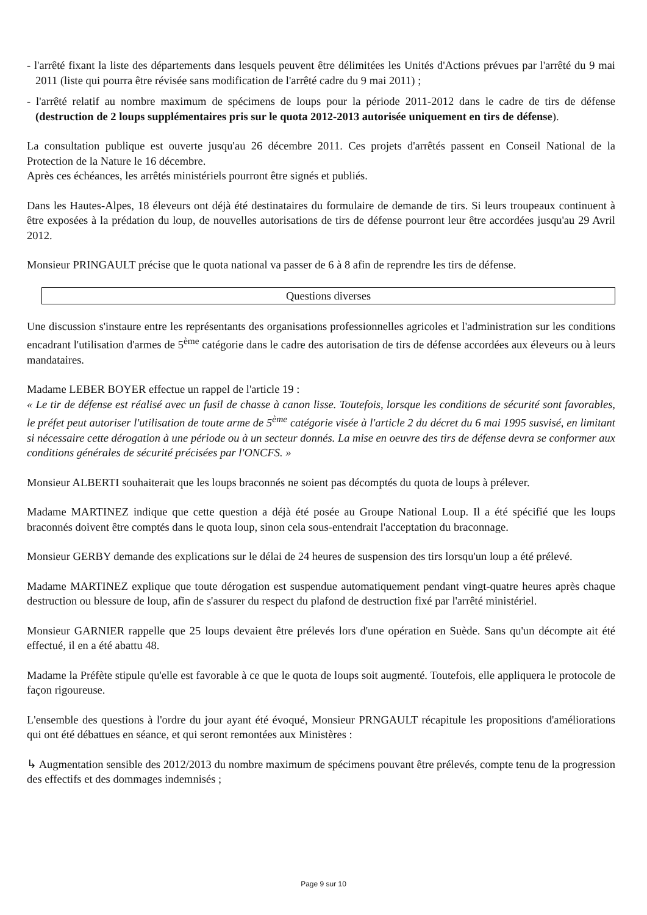- l'arrêté fixant la liste des départements dans lesquels peuvent être délimitées les Unités d'Actions prévues par l'arrêté du 9 mai 2011 (liste qui pourra être révisée sans modification de l'arrêté cadre du 9 mai 2011) ;
- l'arrêté relatif au nombre maximum de spécimens de loups pour la période 2011-2012 dans le cadre de tirs de défense (destruction de 2 loups supplémentaires pris sur le quota 2012-2013 autorisée uniquement en tirs de défense).
La consultation publique est ouverte jusqu'au 26 décembre 2011. Ces projets d'arrêtés passent en Conseil National de la Protection de la Nature le 16 décembre.
Après ces échéances, les arrêtés ministériels pourront être signés et publiés.
Dans les Hautes-Alpes, 18 éleveurs ont déjà été destinataires du formulaire de demande de tirs. Si leurs troupeaux continuent à être exposées à la prédation du loup, de nouvelles autorisations de tirs de défense pourront leur être accordées jusqu'au 29 Avril 2012.
Monsieur PRINGAULT précise que le quota national va passer de 6 à 8 afin de reprendre les tirs de défense.
Questions diverses
Une discussion s'instaure entre les représentants des organisations professionnelles agricoles et l'administration sur les conditions encadrant l'utilisation d'armes de 5<sup>ème</sup> catégorie dans le cadre des autorisation de tirs de défense accordées aux éleveurs ou à leurs mandataires.
Madame LEBER BOYER effectue un rappel de l'article 19 :
« Le tir de défense est réalisé avec un fusil de chasse à canon lisse. Toutefois, lorsque les conditions de sécurité sont favorables, le préfet peut autoriser l'utilisation de toute arme de 5<sup>ème</sup> catégorie visée à l'article 2 du décret du 6 mai 1995 susvisé, en limitant si nécessaire cette dérogation à une période ou à un secteur donnés. La mise en oeuvre des tirs de défense devra se conformer aux conditions générales de sécurité précisées par l'ONCFS. »
Monsieur ALBERTI souhaiterait que les loups braconnés ne soient pas décomptés du quota de loups à prélever.
Madame MARTINEZ indique que cette question a déjà été posée au Groupe National Loup. Il a été spécifié que les loups braconnés doivent être comptés dans le quota loup, sinon cela sous-entendrait l'acceptation du braconnage.
Monsieur GERBY demande des explications sur le délai de 24 heures de suspension des tirs lorsqu'un loup a été prélevé.
Madame MARTINEZ explique que toute dérogation est suspendue automatiquement pendant vingt-quatre heures après chaque destruction ou blessure de loup, afin de s'assurer du respect du plafond de destruction fixé par l'arrêté ministériel.
Monsieur GARNIER rappelle que 25 loups devaient être prélevés lors d'une opération en Suède. Sans qu'un décompte ait été effectué, il en a été abattu 48.
Madame la Préfète stipule qu'elle est favorable à ce que le quota de loups soit augmenté. Toutefois, elle appliquera le protocole de façon rigoureuse.
L'ensemble des questions à l'ordre du jour ayant été évoqué, Monsieur PRNGAULT récapitule les propositions d'améliorations qui ont été débattues en séance, et qui seront remontées aux Ministères :
↳ Augmentation sensible des 2012/2013 du nombre maximum de spécimens pouvant être prélevés, compte tenu de la progression des effectifs et des dommages indemnisés ;
Page 9 sur 10